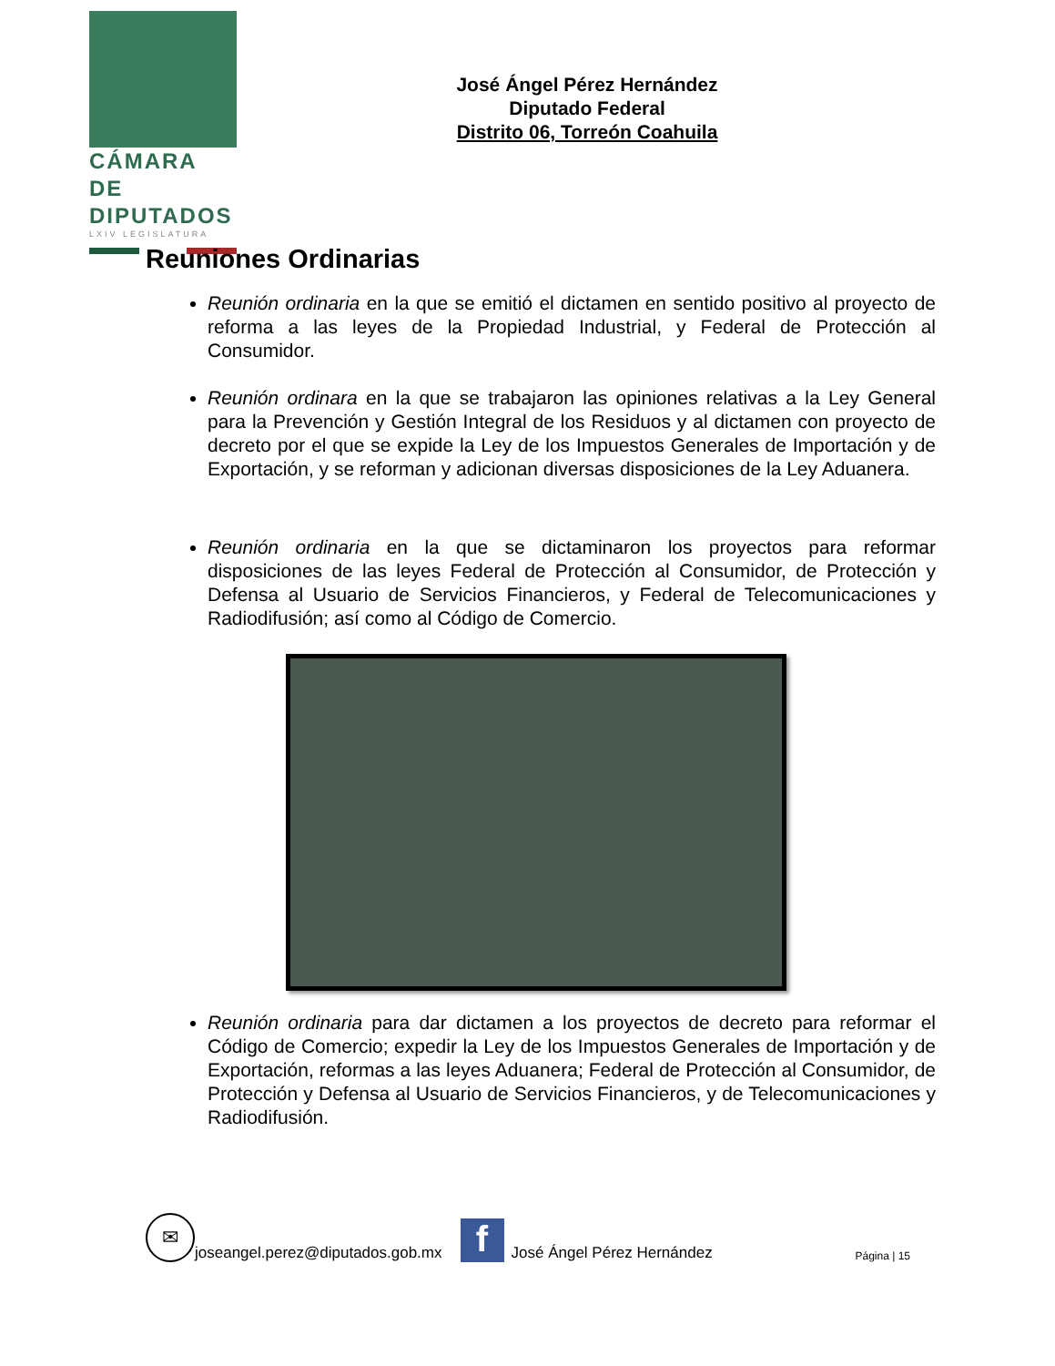CÁMARA DE
DIPUTADOS
LXIV LEGISLATURA
José Ángel Pérez Hernández
Diputado Federal
Distrito 06, Torreón Coahuila
Reuniones Ordinarias
Reunión ordinaria en la que se emitió el dictamen en sentido positivo al proyecto de reforma a las leyes de la Propiedad Industrial, y Federal de Protección al Consumidor.
Reunión ordinara en la que se trabajaron las opiniones relativas a la Ley General para la Prevención y Gestión Integral de los Residuos y al dictamen con proyecto de decreto por el que se expide la Ley de los Impuestos Generales de Importación y de Exportación, y se reforman y adicionan diversas disposiciones de la Ley Aduanera.
Reunión ordinaria en la que se dictaminaron los proyectos para reformar disposiciones de las leyes Federal de Protección al Consumidor, de Protección y Defensa al Usuario de Servicios Financieros, y Federal de Telecomunicaciones y Radiodifusión; así como al Código de Comercio.
Reunión ordinaria para dar dictamen a los proyectos de decreto para reformar el Código de Comercio; expedir la Ley de los Impuestos Generales de Importación y de Exportación, reformas a las leyes Aduanera; Federal de Protección al Consumidor, de Protección y Defensa al Usuario de Servicios Financieros, y de Telecomunicaciones y Radiodifusión.
✉
joseangel.perez@diputados.gob.mx
f
José Ángel Pérez Hernández Página | 15